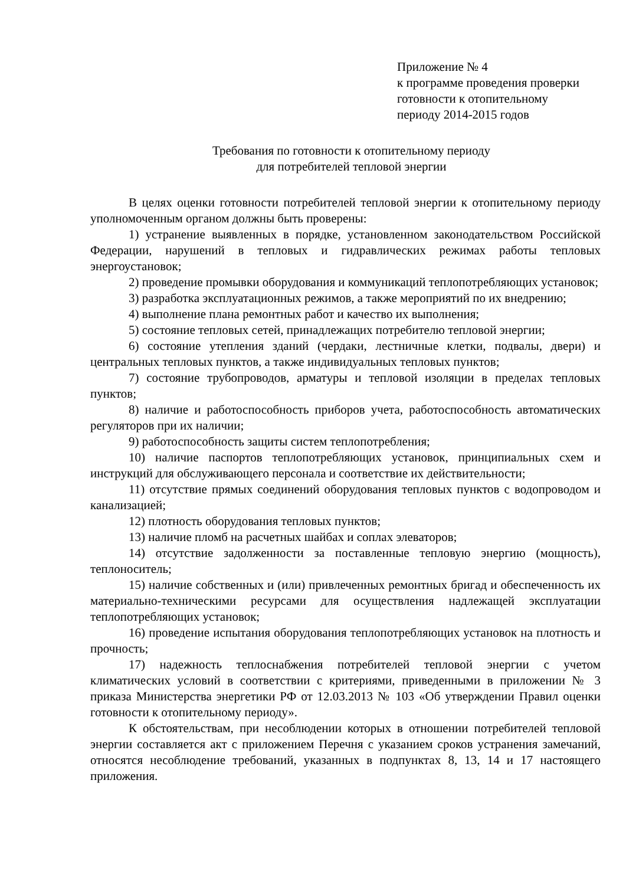Приложение № 4
к программе проведения проверки
готовности к отопительному
периоду 2014-2015 годов
Требования по готовности к отопительному периоду
для потребителей тепловой энергии
В целях оценки готовности потребителей тепловой энергии к отопительному периоду уполномоченным органом должны быть проверены:
1) устранение выявленных в порядке, установленном законодательством Российской Федерации, нарушений в тепловых и гидравлических режимах работы тепловых энергоустановок;
2) проведение промывки оборудования и коммуникаций теплопотребляющих установок;
3) разработка эксплуатационных режимов, а также мероприятий по их внедрению;
4) выполнение плана ремонтных работ и качество их выполнения;
5) состояние тепловых сетей, принадлежащих потребителю тепловой энергии;
6) состояние утепления зданий (чердаки, лестничные клетки, подвалы, двери) и центральных тепловых пунктов, а также индивидуальных тепловых пунктов;
7) состояние трубопроводов, арматуры и тепловой изоляции в пределах тепловых пунктов;
8) наличие и работоспособность приборов учета, работоспособность автоматических регуляторов при их наличии;
9) работоспособность защиты систем теплопотребления;
10) наличие паспортов теплопотребляющих установок, принципиальных схем и инструкций для обслуживающего персонала и соответствие их действительности;
11) отсутствие прямых соединений оборудования тепловых пунктов с водопроводом и канализацией;
12) плотность оборудования тепловых пунктов;
13) наличие пломб на расчетных шайбах и соплах элеваторов;
14) отсутствие задолженности за поставленные тепловую энергию (мощность), теплоноситель;
15) наличие собственных и (или) привлеченных ремонтных бригад и обеспеченность их материально-техническими ресурсами для осуществления надлежащей эксплуатации теплопотребляющих установок;
16) проведение испытания оборудования теплопотребляющих установок на плотность и прочность;
17) надежность теплоснабжения потребителей тепловой энергии с учетом климатических условий в соответствии с критериями, приведенными в приложении № 3 приказа Министерства энергетики РФ от 12.03.2013 № 103 «Об утверждении Правил оценки готовности к отопительному периоду».
К обстоятельствам, при несоблюдении которых в отношении потребителей тепловой энергии составляется акт с приложением Перечня с указанием сроков устранения замечаний, относятся несоблюдение требований, указанных в подпунктах 8, 13, 14 и 17 настоящего приложения.